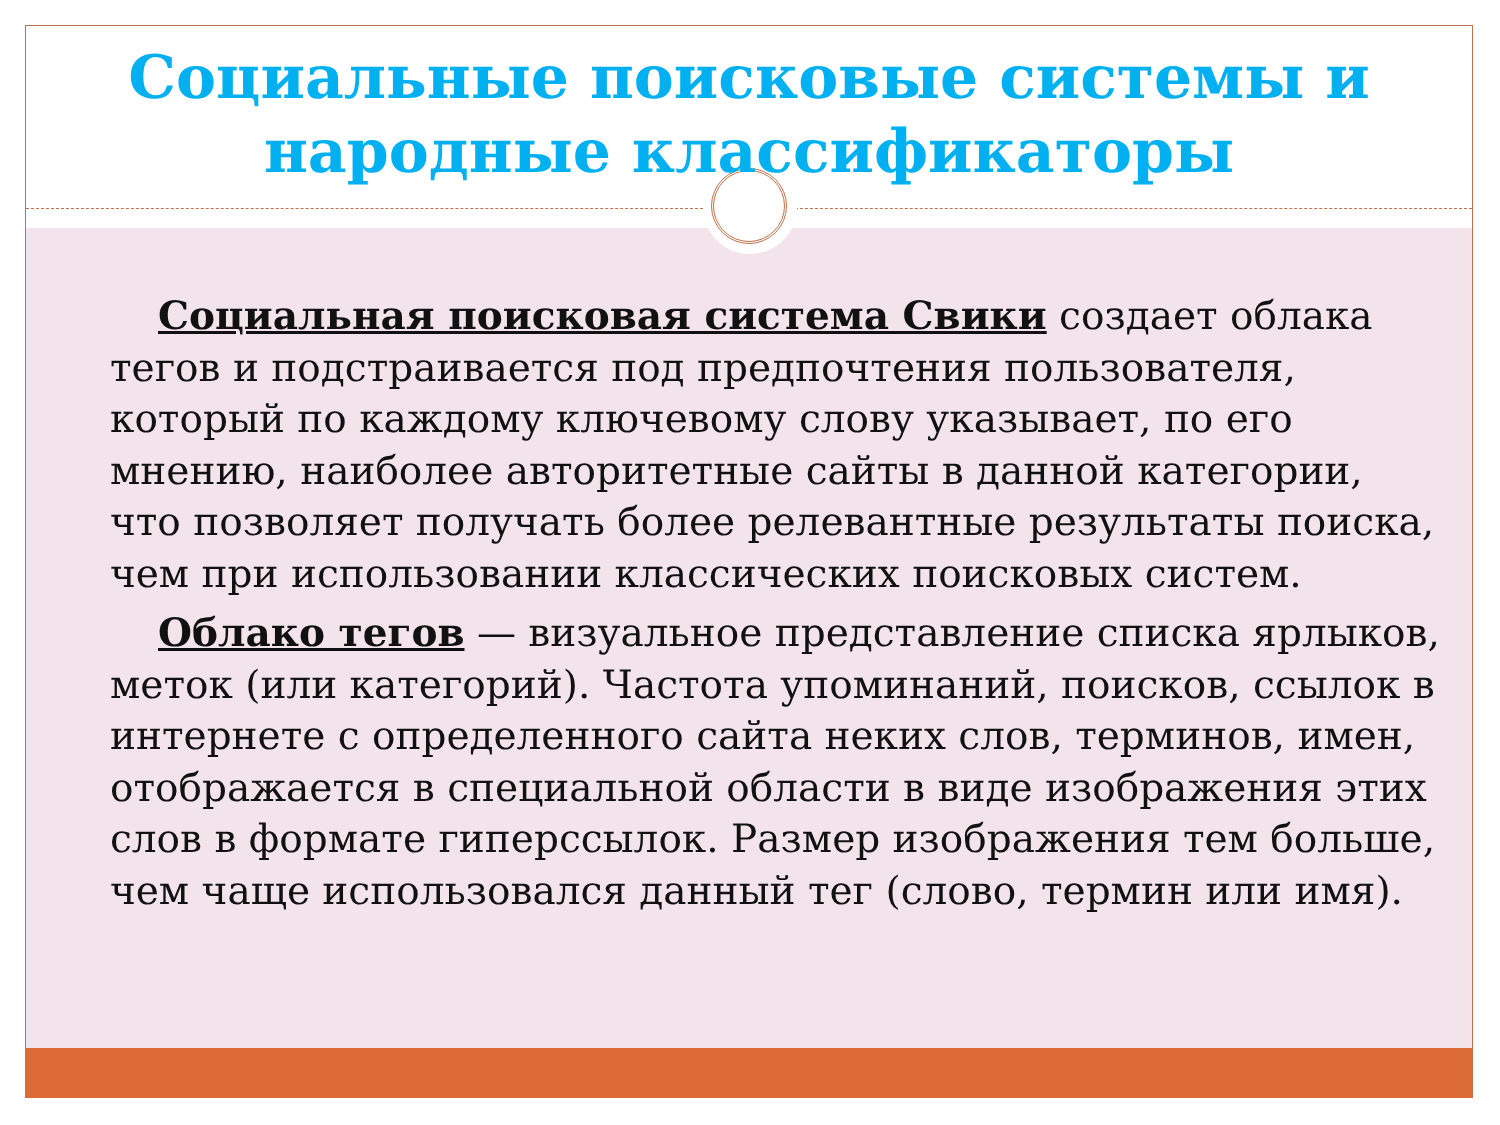Социальные поисковые системы и
народные классификаторы
Социальная поисковая система Свики создает облака тегов и подстраивается под предпочтения пользователя, который по каждому ключевому слову указывает, по его мнению, наиболее авторитетные сайты в данной категории, что позволяет получать более релевантные результаты поиска, чем при использовании классических поисковых систем.
Облако тегов — визуальное представление списка ярлыков, меток (или категорий). Частота упоминаний, поисков, ссылок в интернете с определенного сайта неких слов, терминов, имен, отображается в специальной области в виде изображения этих слов в формате гиперссылок. Размер изображения тем больше, чем чаще использовался данный тег (слово, термин или имя).